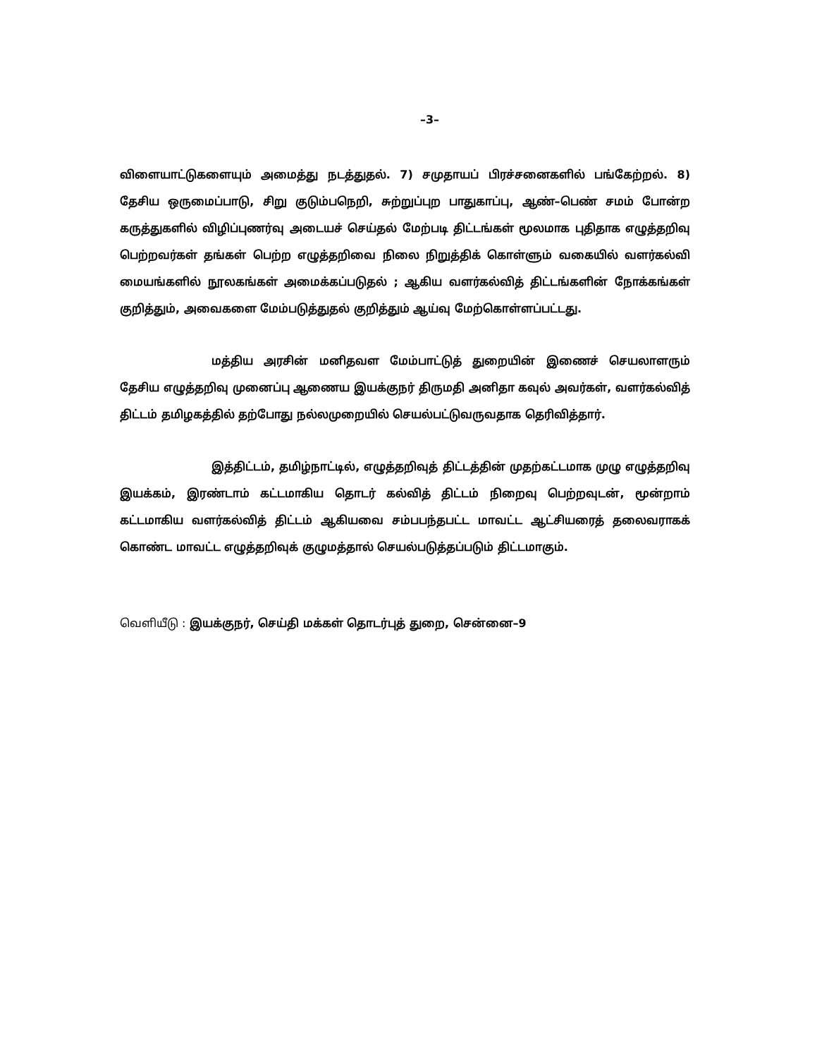–3–
விளையாட்டுகளையும் அமைத்து நடத்துதல். 7) சமுதாயப் பிரச்சனைகளில் பங்கேற்றல். 8) தேசிய ஒருமைப்பாடு, சிறு குடும்பநெறி, சுற்றுப்புற பாதுகாப்பு, ஆண்–பெண் சமம் போன்ற கருத்துகளில் விழிப்புணர்வு அடையச் செய்தல் மேற்படி திட்டங்கள் மூலமாக புதிதாக எழுத்தறிவு பெற்றவர்கள் தங்கள் பெற்ற எழுத்தறிவை நிலை நிறுத்திக் கொள்ளும் வகையில் வளர்கல்வி மையங்களில் நூலகங்கள் அமைக்கப்படுதல் ; ஆகிய வளர்கல்வித் திட்டங்களின் நோக்கங்கள் குறித்தும், அவைகளை மேம்படுத்துதல் குறித்தும் ஆய்வு மேற்கொள்ளப்பட்டது.
மத்திய அரசின் மனிதவள மேம்பாட்டுத் துறையின் இணைச் செயலாளரும் தேசிய எழுத்தறிவு முனைப்பு ஆணைய இயக்குநர் திருமதி அனிதா கவுல் அவர்கள், வளர்கல்வித் திட்டம் தமிழகத்தில் தற்போது நல்லமுறையில் செயல்பட்டுவருவதாக தெரிவித்தார்.
இத்திட்டம், தமிழ்நாட்டில், எழுத்தறிவுத் திட்டத்தின் முதற்கட்டமாக முழு எழுத்தறிவு இயக்கம், இரண்டாம் கட்டமாகிய தொடர் கல்வித் திட்டம் நிறைவு பெற்றவுடன், மூன்றாம் கட்டமாகிய வளர்கல்வித் திட்டம் ஆகியவை சம்பபந்தபட்ட மாவட்ட ஆட்சியரைத் தலைவராகக் கொண்ட மாவட்ட எழுத்தறிவுக் குழுமத்தால் செயல்படுத்தப்படும் திட்டமாகும்.
வெளியீடு : இயக்குநர், செய்தி மக்கள் தொடர்புத் துறை, சென்னை–9